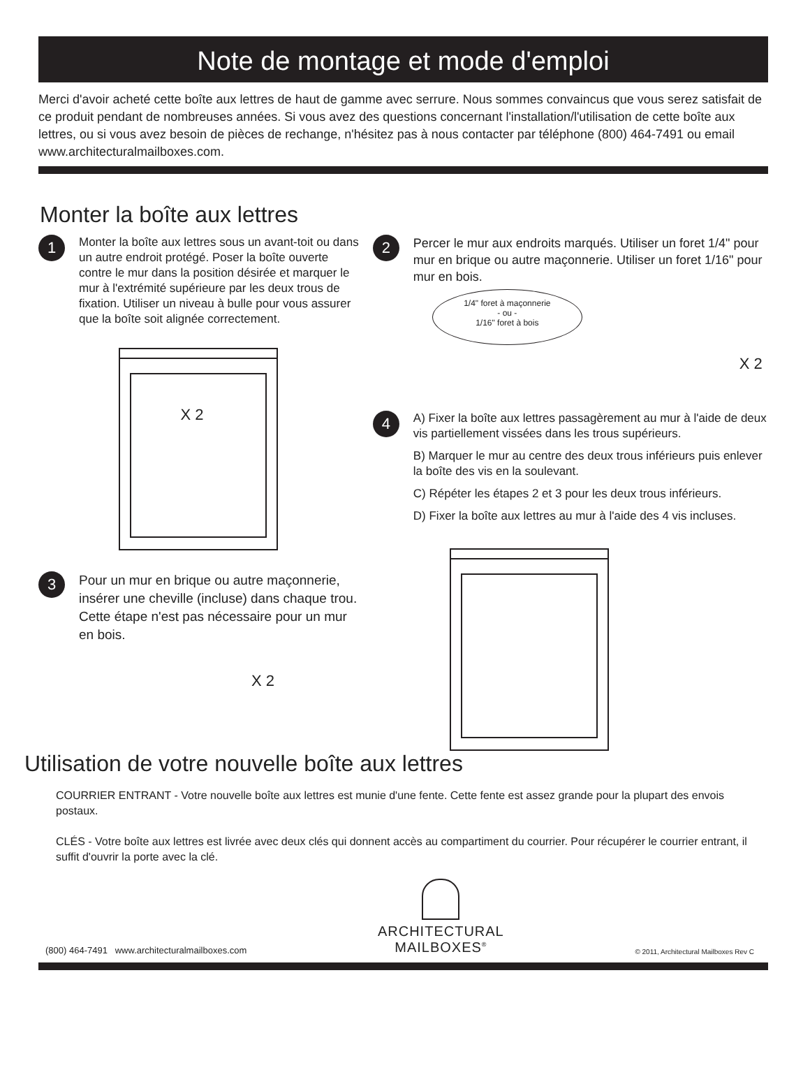Note de montage et mode d'emploi
Merci d'avoir acheté cette boîte aux lettres de haut de gamme avec serrure. Nous sommes convaincus que vous serez satisfait de ce produit pendant de nombreuses années. Si vous avez des questions concernant l'installation/l'utilisation de cette boîte aux lettres, ou si vous avez besoin de pièces de rechange, n'hésitez pas à nous contacter par téléphone (800) 464-7491 ou email www.architecturalmailboxes.com.
Monter la boîte aux lettres
1
Monter la boîte aux lettres sous un avant-toit ou dans un autre endroit protégé. Poser la boîte ouverte contre le mur dans la position désirée et marquer le mur à l'extrémité supérieure par les deux trous de fixation. Utiliser un niveau à bulle pour vous assurer que la boîte soit alignée correctement.
X 2
3
Pour un mur en brique ou autre maçonnerie, insérer une cheville (incluse) dans chaque trou. Cette étape n'est pas nécessaire pour un mur en bois.
X 2
2
Percer le mur aux endroits marqués. Utiliser un foret 1/4" pour mur en brique ou autre maçonnerie. Utiliser un foret 1/16" pour mur en bois.
1/4" foret à maçonnerie
- ou -
1/16" foret à bois
X 2
4
A) Fixer la boîte aux lettres passagèrement au mur à l'aide de deux vis partiellement vissées dans les trous supérieurs.
B) Marquer le mur au centre des deux trous inférieurs puis enlever la boîte des vis en la soulevant.
C) Répéter les étapes 2 et 3 pour les deux trous inférieurs.
D) Fixer la boîte aux lettres au mur à l'aide des 4 vis incluses.
Utilisation de votre nouvelle boîte aux lettres
COURRIER ENTRANT - Votre nouvelle boîte aux lettres est munie d'une fente. Cette fente est assez grande pour la plupart des envois postaux.
CLÉS - Votre boîte aux lettres est livrée avec deux clés qui donnent accès au compartiment du courrier. Pour récupérer le courrier entrant, il suffit d'ouvrir la porte avec la clé.
(800) 464-7491 www.architecturalmailboxes.com
ARCHITECTURAL
MAILBOXES<sup>®</sup> © 2011, Architectural Mailboxes Rev C